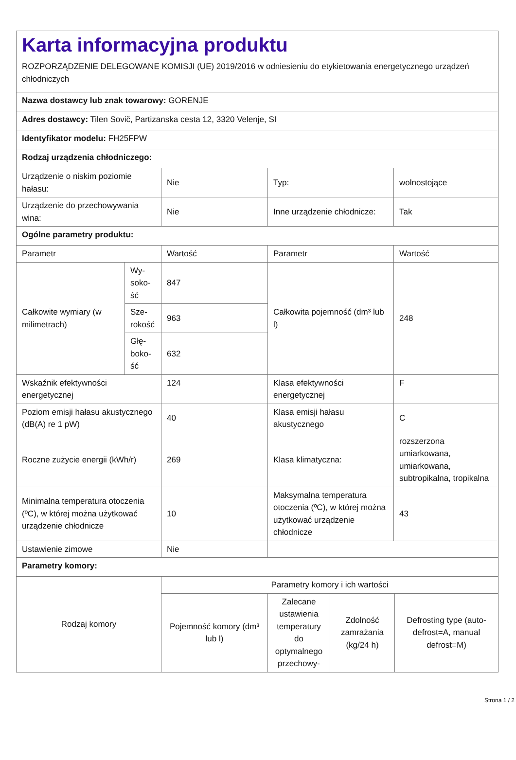| Karta informacyjna produktu ROZPORZĄDZENIE DELEGOWANE KOMISJI (UE) 2019/2016 w odniesieniu do etykietowania energetycznego urządzeń chłodniczych | | | | |
| Nazwa dostawcy lub znak towarowy: GORENJE | | | | |
| Adres dostawcy: Tilen Sovič, Partizanska cesta 12, 3320 Velenje, SI | | | | |
| Identyfikator modelu: FH25FPW | | | | |
| Rodzaj urządzenia chłodniczego: | | | | |
| Urządzenie o niskim poziomie hałasu: | | Nie | Typ: | wolnostojące |
| Urządzenie do przechowywania wina: | | Nie | Inne urządzenie chłodnicze: | Tak |
| Ogólne parametry produktu: | | | | |
| Parametr | | Wartość | Parametr | Wartość |
| Całkowite wymiary (w milimetrach) | Wy­soko­ść | 847 | Całkowita pojemność (dm³ lub l) | 248 |
| | Sze­roko­ść | 963 | | |
| | Głę­boko­ść | 632 | | |
| Wskaźnik efektywności energetycznej | | 124 | Klasa efektywności energetycznej | F |
| Poziom emisji hałasu akustycznego (dB(A) re 1 pW) | | 40 | Klasa emisji hałasu akustycznego | C |
| Roczne zużycie energii (kWh/r) | | 269 | Klasa klimatyczna: | rozszerzona umiarkowana, umiarkowana, subtropikalna, tropikalna |
| Minimalna temperatura otoczenia (ºC), w której można użytkować urządzenie chłodnicze | | 10 | Maksymalna temperatura otoczenia (ºC), w której można użytkować urządzenie chłodnicze | 43 |
| Ustawienie zimowe | | Nie | | |
| Parametry komory: | | | | |
| Rodzaj komory | Parametry komory i ich wartości | | | |
| | Pojemność komory (dm³ lub l) | Zalecane ustawienia temperatury do optymalnego przechowy- | Zdolność zamrażania (kg/24 h) | Defrosting type (auto-defrost=A, manual defrost=M) |
Strona 1 / 2